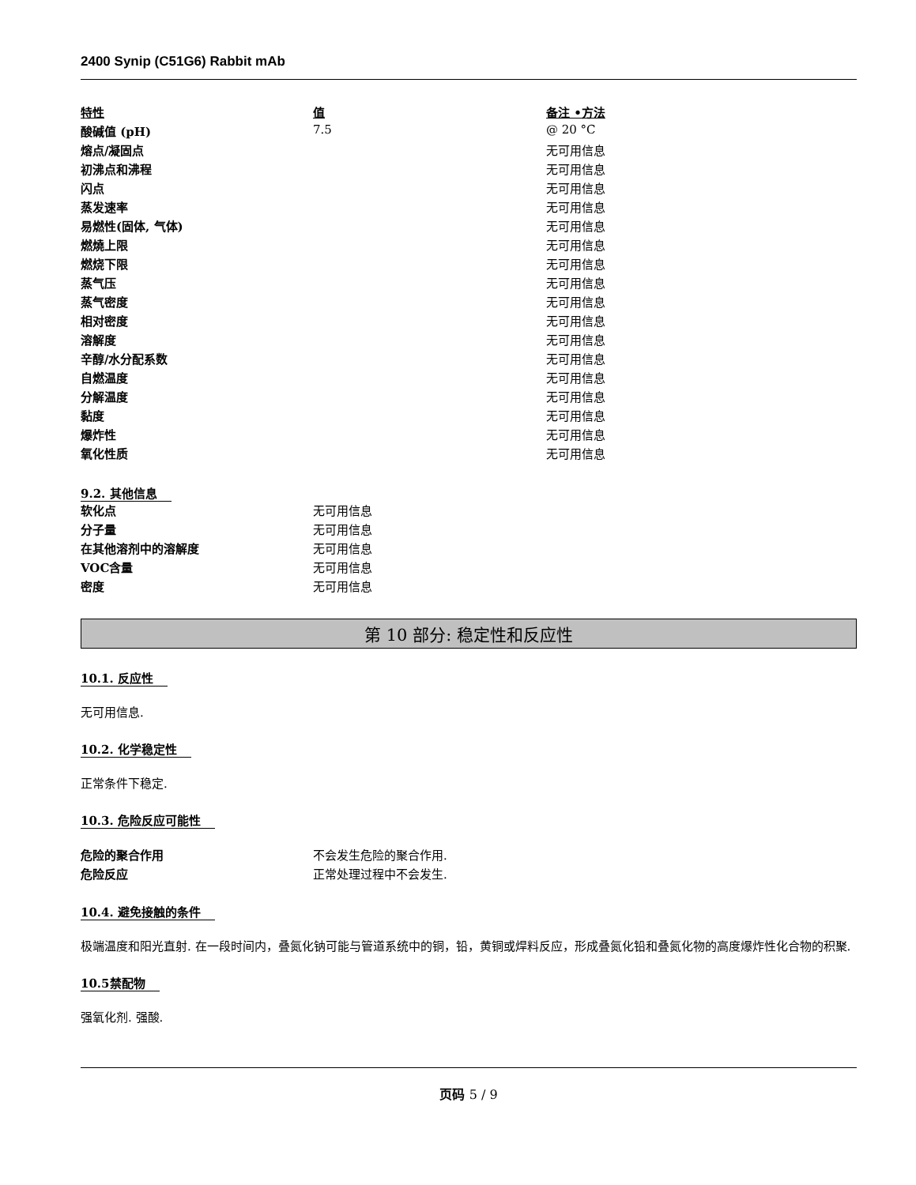2400 Synip (C51G6) Rabbit mAb
| 特性 | 值 | 备注 •方法 |
| --- | --- | --- |
| 酸碱值 (pH) | 7.5 | @ 20 °C |
| 熔点/凝固点 | | 无可用信息 |
| 初沸点和沸程 | | 无可用信息 |
| 闪点 | | 无可用信息 |
| 蒸发速率 | | 无可用信息 |
| 易燃性(固体, 气体) | | 无可用信息 |
| 燃燒上限 | | 无可用信息 |
| 燃烧下限 | | 无可用信息 |
| 蒸气压 | | 无可用信息 |
| 蒸气密度 | | 无可用信息 |
| 相对密度 | | 无可用信息 |
| 溶解度 | | 无可用信息 |
| 辛醇/水分配系数 | | 无可用信息 |
| 自燃温度 | | 无可用信息 |
| 分解温度 | | 无可用信息 |
| 黏度 | | 无可用信息 |
| 爆炸性 | | 无可用信息 |
| 氧化性质 | | 无可用信息 |
9.2. 其他信息
| 软化点 | 无可用信息 |
| 分子量 | 无可用信息 |
| 在其他溶剂中的溶解度 | 无可用信息 |
| VOC含量 | 无可用信息 |
| 密度 | 无可用信息 |
第 10 部分: 稳定性和反应性
10.1. 反应性
无可用信息.
10.2. 化学稳定性
正常条件下稳定.
10.3. 危险反应可能性
| 危险的聚合作用 | 不会发生危险的聚合作用. |
| 危险反应 | 正常处理过程中不会发生. |
10.4. 避免接触的条件
极端温度和阳光直射. 在一段时间内，叠氮化钠可能与管道系统中的铜，铅，黄铜或焊料反应，形成叠氮化铅和叠氮化物的高度爆炸性化合物的积聚.
10.5禁配物
强氧化剂. 强酸.
页码 5 / 9